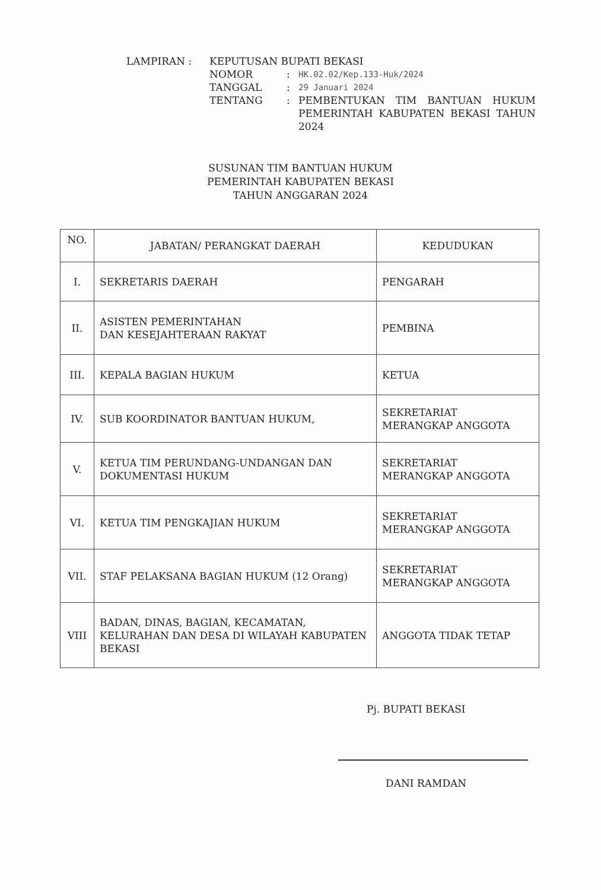| LAMPIRAN : | KEPUTUSAN BUPATI BEKASI | | |
| | NOMOR | : | HK.02.02/Kep.133-Huk/2024 |
| | TANGGAL | : | 29 Januari 2024 |
| | TENTANG | : | PEMBENTUKAN TIM BANTUAN HUKUM PEMERINTAH KABUPATEN BEKASI TAHUN 2024 |
SUSUNAN TIM BANTUAN HUKUM
PEMERINTAH KABUPATEN BEKASI
TAHUN ANGGARAN 2024
| NO. | JABATAN/ PERANGKAT DAERAH | KEDUDUKAN |
| --- | --- | --- |
| I. | SEKRETARIS DAERAH | PENGARAH |
| II. | ASISTEN PEMERINTAHAN DAN KESEJAHTERAAN RAKYAT | PEMBINA |
| III. | KEPALA BAGIAN HUKUM | KETUA |
| IV. | SUB KOORDINATOR BANTUAN HUKUM, | SEKRETARIAT MERANGKAP ANGGOTA |
| V. | KETUA TIM PERUNDANG-UNDANGAN DAN DOKUMENTASI HUKUM | SEKRETARIAT MERANGKAP ANGGOTA |
| VI. | KETUA TIM PENGKAJIAN HUKUM | SEKRETARIAT MERANGKAP ANGGOTA |
| VII. | STAF PELAKSANA BAGIAN HUKUM (12 Orang) | SEKRETARIAT MERANGKAP ANGGOTA |
| VIII | BADAN, DINAS, BAGIAN, KECAMATAN, KELURAHAN DAN DESA DI WILAYAH KABUPATEN BEKASI | ANGGOTA TIDAK TETAP |
Pj. BUPATI BEKASI
DANI RAMDAN